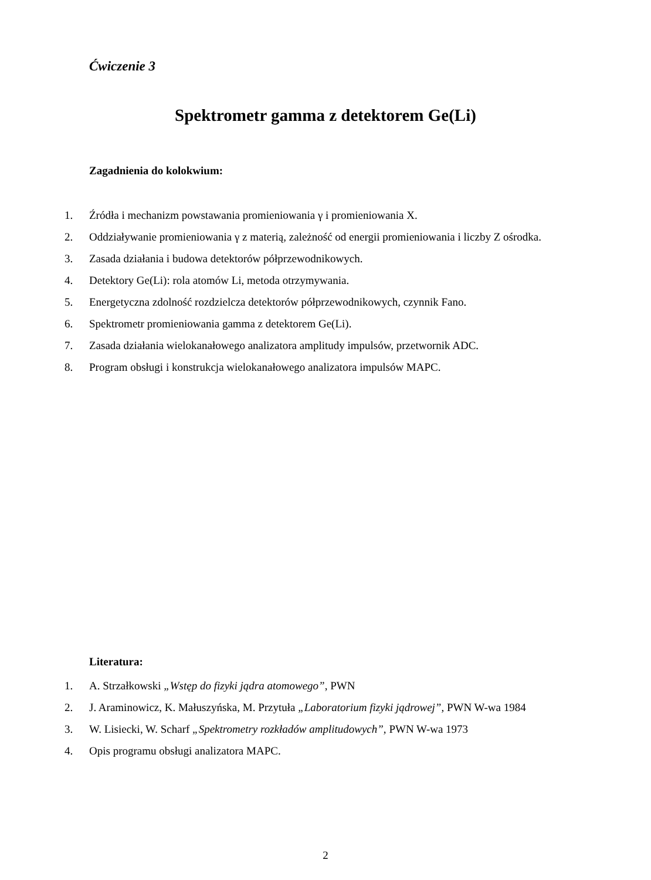Ćwiczenie 3
Spektrometr gamma z detektorem Ge(Li)
Zagadnienia do kolokwium:
1. Źródła i mechanizm powstawania promieniowania γ i promieniowania X.
2. Oddziaływanie promieniowania γ z materią, zależność od energii promieniowania i liczby Z ośrodka.
3. Zasada działania i budowa detektorów półprzewodnikowych.
4. Detektory Ge(Li): rola atomów Li, metoda otrzymywania.
5. Energetyczna zdolność rozdzielcza detektorów półprzewodnikowych, czynnik Fano.
6. Spektrometr promieniowania gamma z detektorem Ge(Li).
7. Zasada działania wielokanałowego analizatora amplitudy impulsów, przetwornik ADC.
8. Program obsługi i konstrukcja wielokanałowego analizatora impulsów MAPC.
Literatura:
1. A. Strzałkowski „Wstęp do fizyki jądra atomowego”, PWN
2. J. Araminowicz, K. Małuszyńska, M. Przytuła „Laboratorium fizyki jądrowej”, PWN W-wa 1984
3. W. Lisiecki, W. Scharf „Spektrometry rozkładów amplitudowych”, PWN W-wa 1973
4. Opis programu obsługi analizatora MAPC.
2